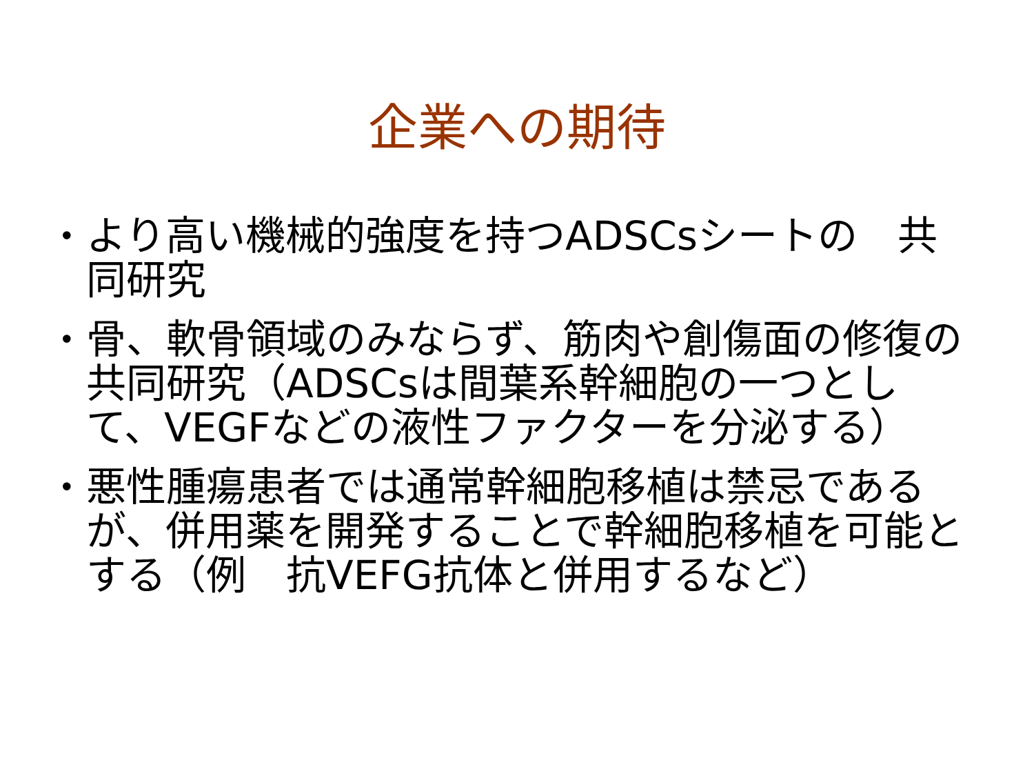企業への期待
• より高い機械的強度を持つADSCsシートの　共同研究
• 骨、軟骨領域のみならず、筋肉や創傷面の修復の共同研究（ADSCsは間葉系幹細胞の一つとして、VEGFなどの液性ファクターを分泌する）
• 悪性腫瘍患者では通常幹細胞移植は禁忌であるが、併用薬を開発することで幹細胞移植を可能とする（例　抗VEFG抗体と併用するなど）